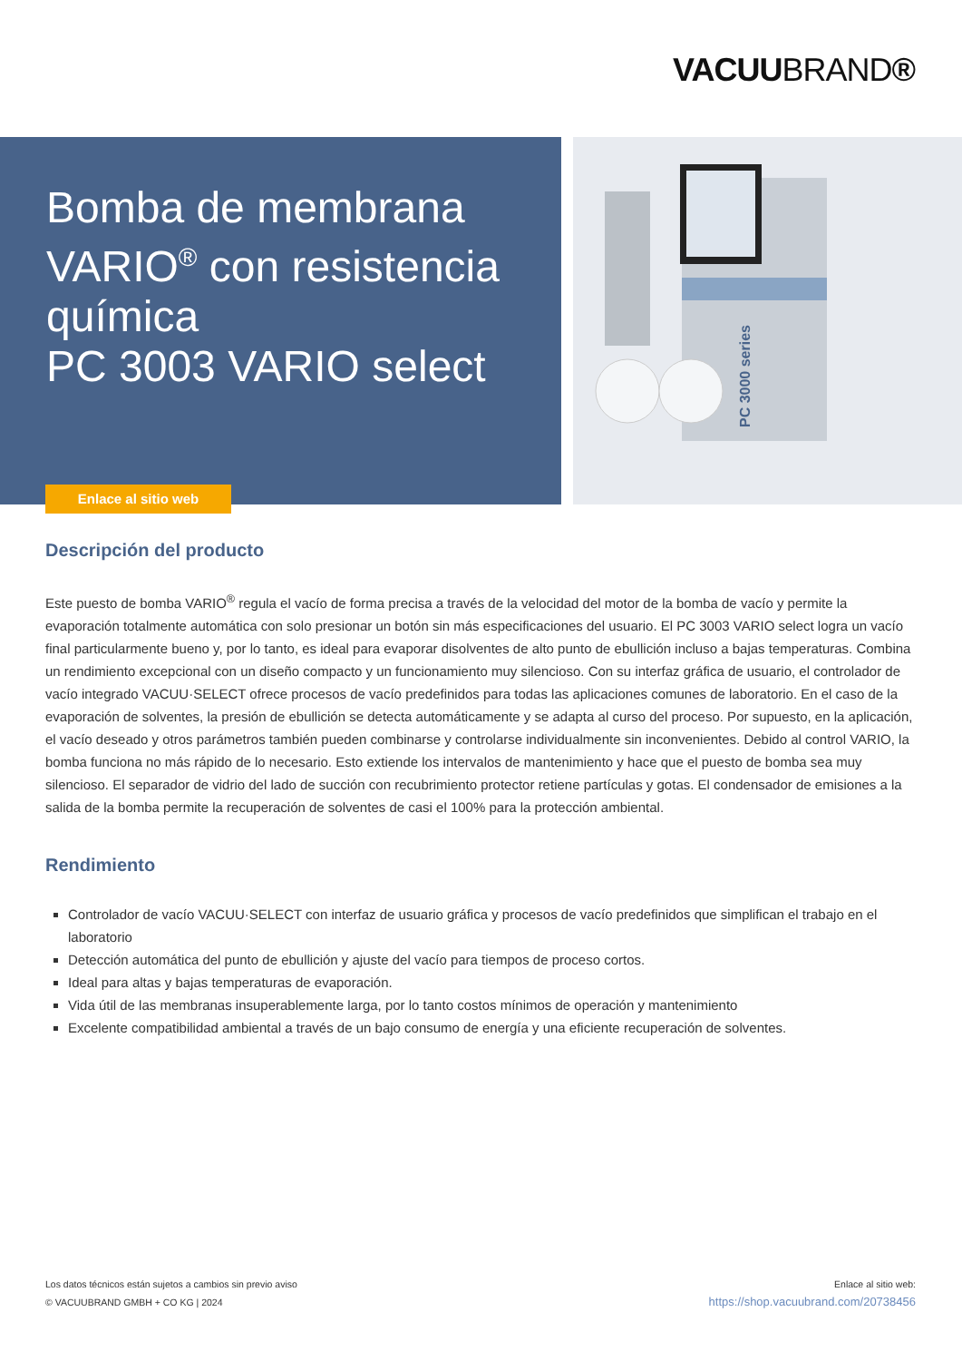VACUUBRAND®
Bomba de membrana VARIO<sup>®</sup> con resistencia química
PC 3003 VARIO select
Enlace al sitio web
PC 3000 series
Descripción del producto
Este puesto de bomba VARIO<sup>®</sup> regula el vacío de forma precisa a través de la velocidad del motor de la bomba de vacío y permite la evaporación totalmente automática con solo presionar un botón sin más especificaciones del usuario. El PC 3003 VARIO select logra un vacío final particularmente bueno y, por lo tanto, es ideal para evaporar disolventes de alto punto de ebullición incluso a bajas temperaturas. Combina un rendimiento excepcional con un diseño compacto y un funcionamiento muy silencioso. Con su interfaz gráfica de usuario, el controlador de vacío integrado VACUU·SELECT ofrece procesos de vacío predefinidos para todas las aplicaciones comunes de laboratorio. En el caso de la evaporación de solventes, la presión de ebullición se detecta automáticamente y se adapta al curso del proceso. Por supuesto, en la aplicación, el vacío deseado y otros parámetros también pueden combinarse y controlarse individualmente sin inconvenientes. Debido al control VARIO, la bomba funciona no más rápido de lo necesario. Esto extiende los intervalos de mantenimiento y hace que el puesto de bomba sea muy silencioso. El separador de vidrio del lado de succión con recubrimiento protector retiene partículas y gotas. El condensador de emisiones a la salida de la bomba permite la recuperación de solventes de casi el 100% para la protección ambiental.
Rendimiento
Controlador de vacío VACUU·SELECT con interfaz de usuario gráfica y procesos de vacío predefinidos que simplifican el trabajo en el laboratorio
Detección automática del punto de ebullición y ajuste del vacío para tiempos de proceso cortos.
Ideal para altas y bajas temperaturas de evaporación.
Vida útil de las membranas insuperablemente larga, por lo tanto costos mínimos de operación y mantenimiento
Excelente compatibilidad ambiental a través de un bajo consumo de energía y una eficiente recuperación de solventes.
Los datos técnicos están sujetos a cambios sin previo aviso
© VACUUBRAND GMBH + CO KG | 2024
Enlace al sitio web:
https://shop.vacuubrand.com/20738456